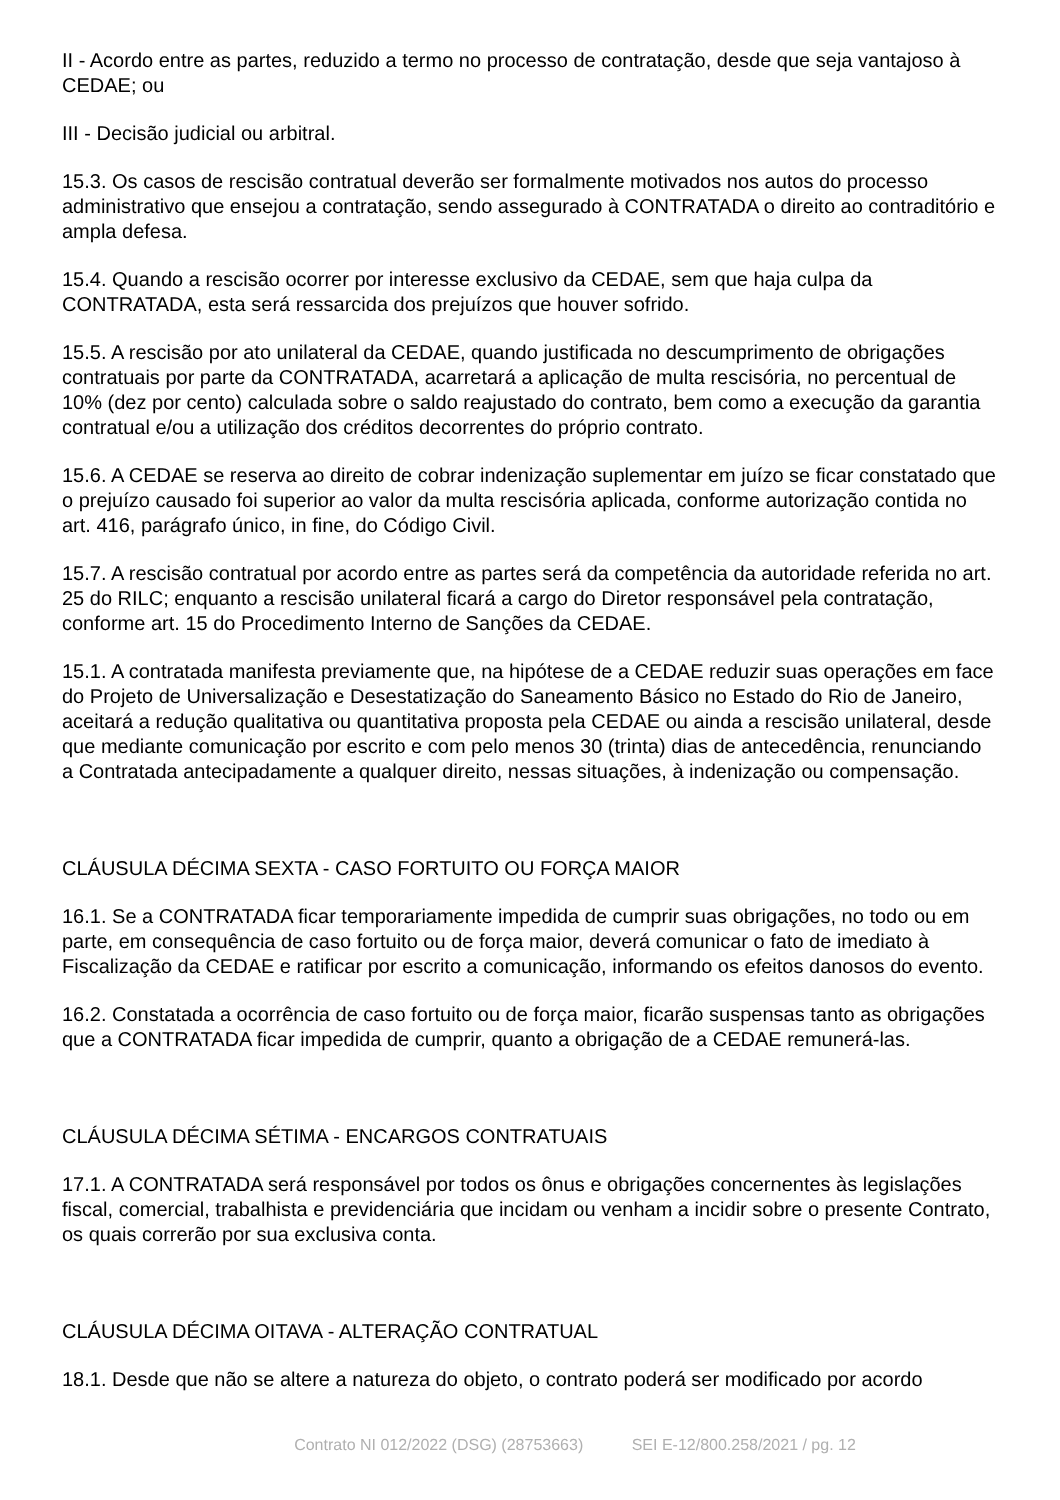II - Acordo entre as partes, reduzido a termo no processo de contratação, desde que seja vantajoso à CEDAE; ou
III - Decisão judicial ou arbitral.
15.3. Os casos de rescisão contratual deverão ser formalmente motivados nos autos do processo administrativo que ensejou a contratação, sendo assegurado à CONTRATADA o direito ao contraditório e ampla defesa.
15.4. Quando a rescisão ocorrer por interesse exclusivo da CEDAE, sem que haja culpa da CONTRATADA, esta será ressarcida dos prejuízos que houver sofrido.
15.5. A rescisão por ato unilateral da CEDAE, quando justificada no descumprimento de obrigações contratuais por parte da CONTRATADA, acarretará a aplicação de multa rescisória, no percentual de 10% (dez por cento) calculada sobre o saldo reajustado do contrato, bem como a execução da garantia contratual e/ou a utilização dos créditos decorrentes do próprio contrato.
15.6. A CEDAE se reserva ao direito de cobrar indenização suplementar em juízo se ficar constatado que o prejuízo causado foi superior ao valor da multa rescisória aplicada, conforme autorização contida no art. 416, parágrafo único, in fine, do Código Civil.
15.7. A rescisão contratual por acordo entre as partes será da competência da autoridade referida no art. 25 do RILC; enquanto a rescisão unilateral ficará a cargo do Diretor responsável pela contratação, conforme art. 15 do Procedimento Interno de Sanções da CEDAE.
15.1. A contratada manifesta previamente que, na hipótese de a CEDAE reduzir suas operações em face do Projeto de Universalização e Desestatização do Saneamento Básico no Estado do Rio de Janeiro, aceitará a redução qualitativa ou quantitativa proposta pela CEDAE ou ainda a rescisão unilateral, desde que mediante comunicação por escrito e com pelo menos 30 (trinta) dias de antecedência, renunciando a Contratada antecipadamente a qualquer direito, nessas situações, à indenização ou compensação.
CLÁUSULA DÉCIMA SEXTA - CASO FORTUITO OU FORÇA MAIOR
16.1. Se a CONTRATADA ficar temporariamente impedida de cumprir suas obrigações, no todo ou em parte, em consequência de caso fortuito ou de força maior, deverá comunicar o fato de imediato à Fiscalização da CEDAE e ratificar por escrito a comunicação, informando os efeitos danosos do evento.
16.2. Constatada a ocorrência de caso fortuito ou de força maior, ficarão suspensas tanto as obrigações que a CONTRATADA ficar impedida de cumprir, quanto a obrigação de a CEDAE remunerá-las.
CLÁUSULA DÉCIMA SÉTIMA - ENCARGOS CONTRATUAIS
17.1. A CONTRATADA será responsável por todos os ônus e obrigações concernentes às legislações fiscal, comercial, trabalhista e previdenciária que incidam ou venham a incidir sobre o presente Contrato, os quais correrão por sua exclusiva conta.
CLÁUSULA DÉCIMA OITAVA - ALTERAÇÃO CONTRATUAL
18.1. Desde que não se altere a natureza do objeto, o contrato poderá ser modificado por acordo
Contrato NI 012/2022 (DSG) (28753663) SEI E-12/800.258/2021 / pg. 12